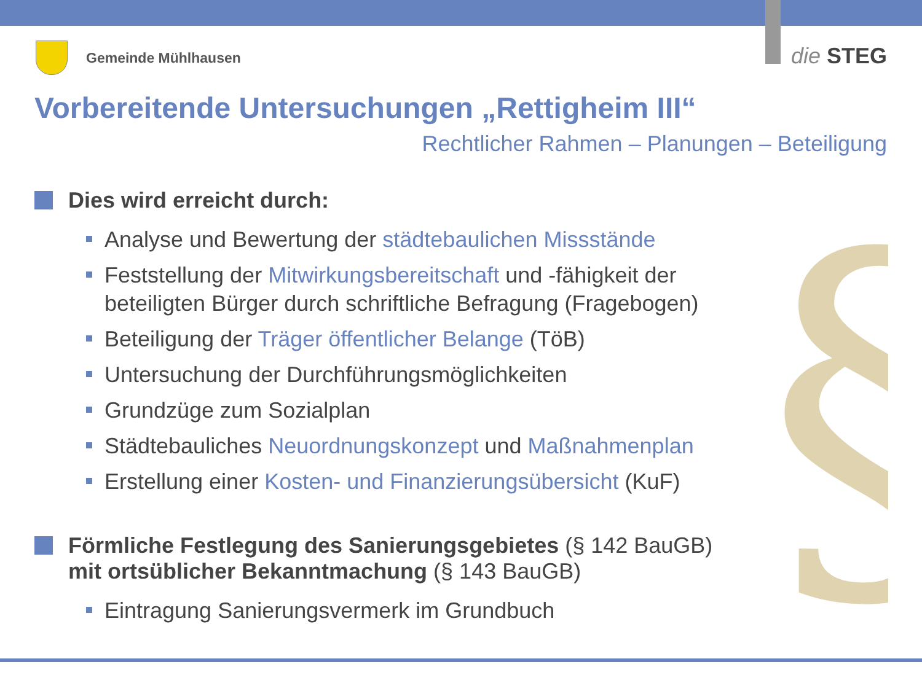Gemeinde Mühlhausen
die STEG
Vorbereitende Untersuchungen „Rettigheim III“
Rechtlicher Rahmen – Planungen – Beteiligung
§
Dies wird erreicht durch:
Analyse und Bewertung der städtebaulichen Missstände
Feststellung der Mitwirkungsbereitschaft und -fähigkeit der beteiligten Bürger durch schriftliche Befragung (Fragebogen)
Beteiligung der Träger öffentlicher Belange (TöB)
Untersuchung der Durchführungsmöglichkeiten
Grundzüge zum Sozialplan
Städtebauliches Neuordnungskonzept und Maßnahmenplan
Erstellung einer Kosten- und Finanzierungsübersicht (KuF)
Förmliche Festlegung des Sanierungsgebietes (§ 142 BauGB)
mit ortsüblicher Bekanntmachung (§ 143 BauGB)
Eintragung Sanierungsvermerk im Grundbuch